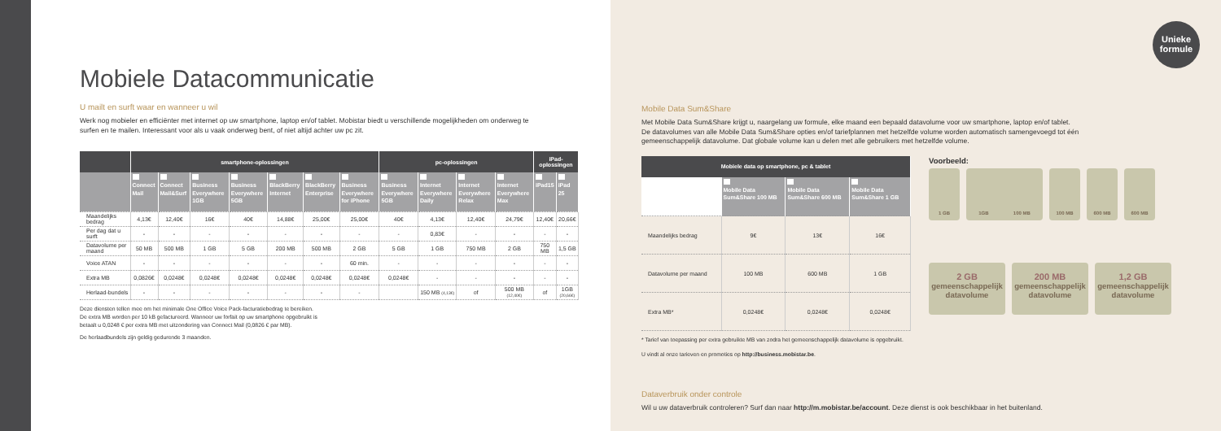Mobiele Datacommunicatie
U mailt en surft waar en wanneer u wil
Werk nog mobieler en efficiënter met internet op uw smartphone, laptop en/of tablet. Mobistar biedt u verschillende mogelijkheden om onderweg te surfen en te mailen. Interessant voor als u vaak onderweg bent, of niet altijd achter uw pc zit.
| | smartphone-oplossingen | | | | | | | pc-oplossingen | | | | iPad- oplossingen | |
| --- | --- | --- | --- | --- | --- | --- | --- | --- | --- | --- | --- | --- | --- |
| | Connect Mail | Connect Mail&Surf | Business Everywhere 1GB | Business Everywhere 5GB | BlackBerry Internet | BlackBerry Enterprise | Business Everywhere for iPhone | Business Everywhere 5GB | Internet Everywhere Daily | Internet Everywhere Relax | Internet Everywhere Max | iPad15 | iPad 25 |
| Maandelijks bedrag | 4,13€ | 12,40€ | 16€ | 40€ | 14,88€ | 25,00€ | 25,00€ | 40€ | 4,13€ | 12,40€ | 24,79€ | 12,40€ | 20,66€ |
| Per dag dat u surft | - | - | - | - | - | - | - | - | 0,83€ | - | - | - | - |
| Datavolume per maand | 50 MB | 500 MB | 1 GB | 5 GB | 200 MB | 500 MB | 2 GB | 5 GB | 1 GB | 750 MB | 2 GB | 750 MB | 1,5 GB |
| Voice ATAN | - | - | - | - | - | - | 60 min. | - | - | - | - | - | - |
| Extra MB | 0,0826€ | 0,0248€ | 0,0248€ | 0,0248€ | 0,0248€ | 0,0248€ | 0,0248€ | 0,0248€ | - | - | - | - | - |
| Herlaad-bundels | - | - | - | - | - | - | - | | 150 MB (4,13€) | of | 500 MB (12,40€) | of | 1GB (20,66€) |
Deze diensten tellen mee om het minimale One Office Voice Pack-facturatiebedrag te bereiken.
De extra MB worden per 10 kB gefactureerd. Wanneer uw forfait op uw smartphone opgebruikt is
betaalt u 0,0248 € per extra MB met uitzondering van Connect Mail (0,0826 € par MB).
De herlaadbundels zijn geldig gedurende 3 maanden.
Unieke
formule
Mobile Data Sum&Share
Met Mobile Data Sum&Share krijgt u, naargelang uw formule, elke maand een bepaald datavolume voor uw smartphone, laptop en/of tablet. De datavolumes van alle Mobile Data Sum&Share opties en/of tariefplannen met hetzelfde volume worden automatisch samengevoegd tot één gemeenschappelijk datavolume. Dat globale volume kan u delen met alle gebruikers met hetzelfde volume.
| Mobiele data op smartphone, pc & tablet | | | |
| --- | --- | --- | --- |
| | Mobile Data Sum&Share 100 MB | Mobile Data Sum&Share 600 MB | Mobile Data Sum&Share 1 GB |
| Maandelijks bedrag | 9€ | 13€ | 16€ |
| Datavolume per maand | 100 MB | 600 MB | 1 GB |
| Extra MB* | 0,0248€ | 0,0248€ | 0,0248€ |
Voorbeeld:
1 GB 1GB 100 MB 100 MB 600 MB 600 MB
2 GB
gemeenschappelijk datavolume
200 MB
gemeenschappelijk datavolume
1,2 GB
gemeenschappelijk datavolume
* Tarief van toepassing per extra gebruikte MB van zodra het gemeenschappelijk datavolume is opgebruikt.
U vindt al onze tarieven en promoties op http://business.mobistar.be.
Dataverbruik onder controle
Wil u uw dataverbruik controleren? Surf dan naar http://m.mobistar.be/account. Deze dienst is ook beschikbaar in het buitenland.